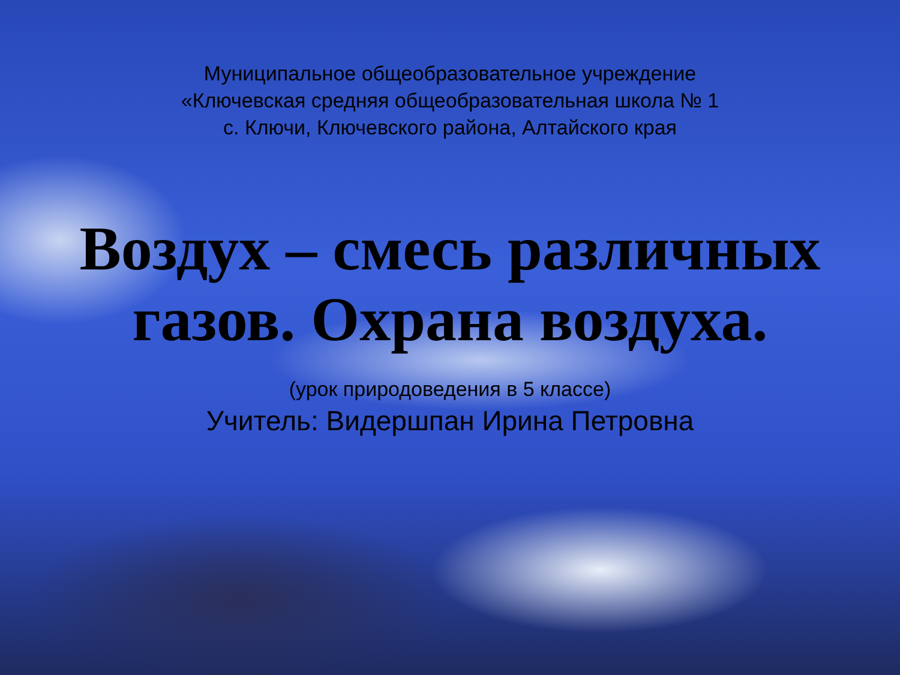Муниципальное общеобразовательное учреждение
«Ключевская средняя общеобразовательная школа № 1
с. Ключи, Ключевского района, Алтайского края
Воздух – смесь различных газов. Охрана воздуха.
(урок природоведения в 5 классе)
Учитель: Видершпан Ирина Петровна